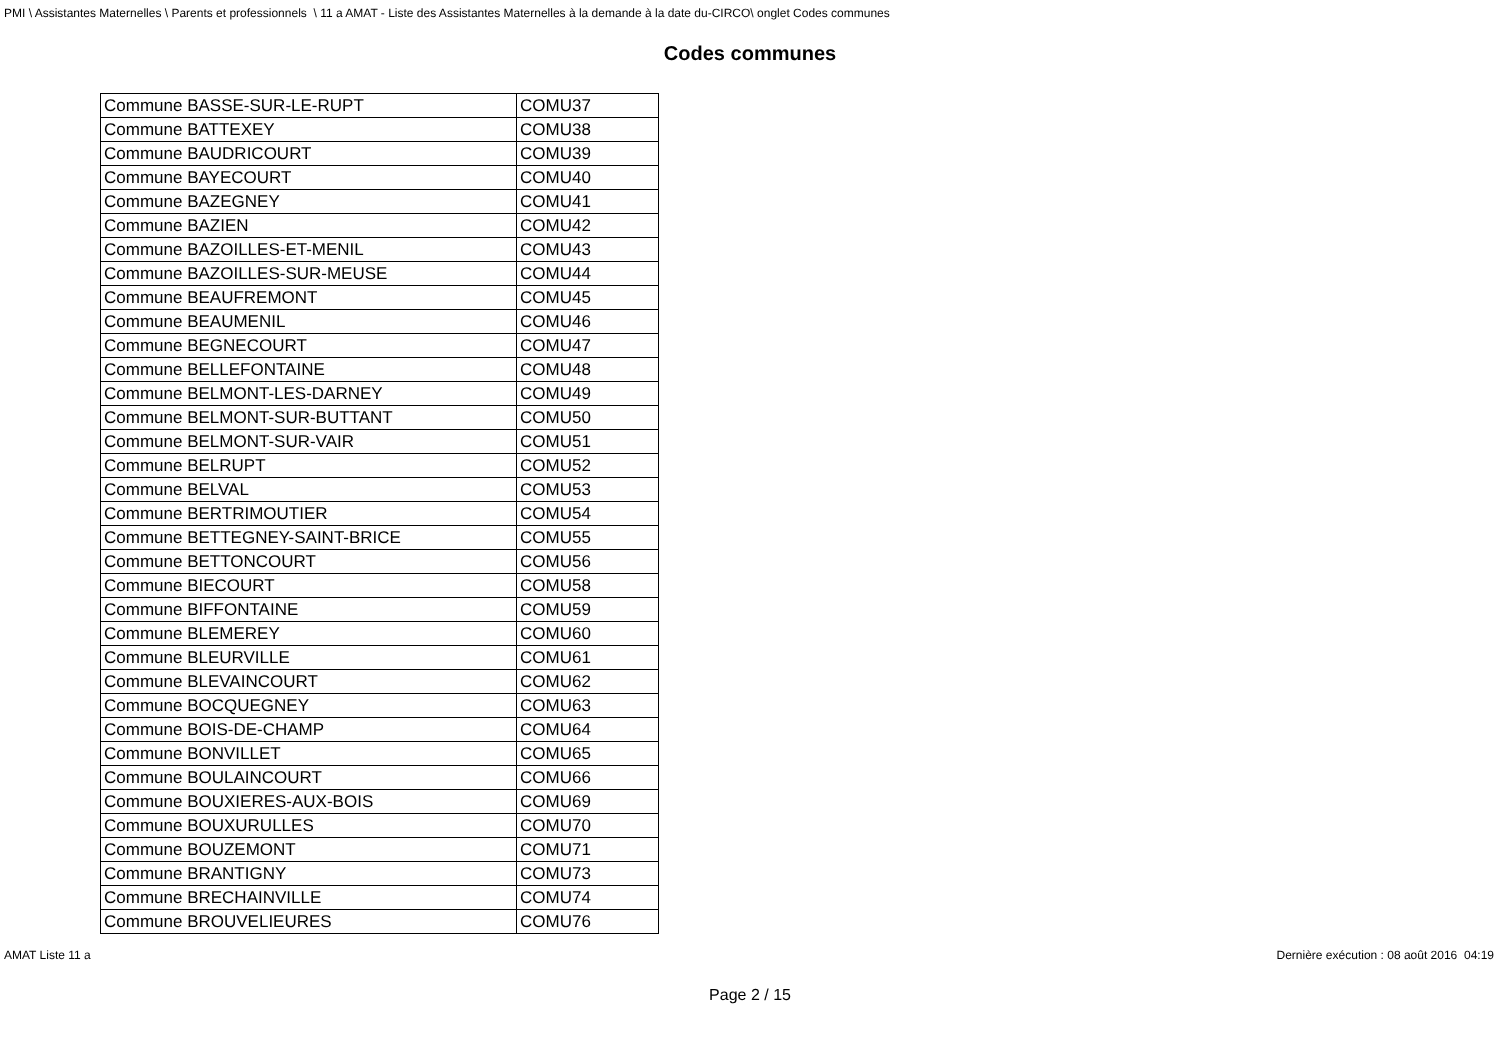PMI \ Assistantes Maternelles \ Parents et professionnels \ 11 a AMAT - Liste des Assistantes Maternelles à la demande à la date du-CIRCO\ onglet Codes communes
Codes communes
| Commune BASSE-SUR-LE-RUPT | COMU37 |
| Commune BATTEXEY | COMU38 |
| Commune BAUDRICOURT | COMU39 |
| Commune BAYECOURT | COMU40 |
| Commune BAZEGNEY | COMU41 |
| Commune BAZIEN | COMU42 |
| Commune BAZOILLES-ET-MENIL | COMU43 |
| Commune BAZOILLES-SUR-MEUSE | COMU44 |
| Commune BEAUFREMONT | COMU45 |
| Commune BEAUMENIL | COMU46 |
| Commune BEGNECOURT | COMU47 |
| Commune BELLEFONTAINE | COMU48 |
| Commune BELMONT-LES-DARNEY | COMU49 |
| Commune BELMONT-SUR-BUTTANT | COMU50 |
| Commune BELMONT-SUR-VAIR | COMU51 |
| Commune BELRUPT | COMU52 |
| Commune BELVAL | COMU53 |
| Commune BERTRIMOUTIER | COMU54 |
| Commune BETTEGNEY-SAINT-BRICE | COMU55 |
| Commune BETTONCOURT | COMU56 |
| Commune BIECOURT | COMU58 |
| Commune BIFFONTAINE | COMU59 |
| Commune BLEMEREY | COMU60 |
| Commune BLEURVILLE | COMU61 |
| Commune BLEVAINCOURT | COMU62 |
| Commune BOCQUEGNEY | COMU63 |
| Commune BOIS-DE-CHAMP | COMU64 |
| Commune BONVILLET | COMU65 |
| Commune BOULAINCOURT | COMU66 |
| Commune BOUXIERES-AUX-BOIS | COMU69 |
| Commune BOUXURULLES | COMU70 |
| Commune BOUZEMONT | COMU71 |
| Commune BRANTIGNY | COMU73 |
| Commune BRECHAINVILLE | COMU74 |
| Commune BROUVELIEURES | COMU76 |
AMAT Liste 11 a Dernière exécution : 08 août 2016 04:19
Page 2 / 15